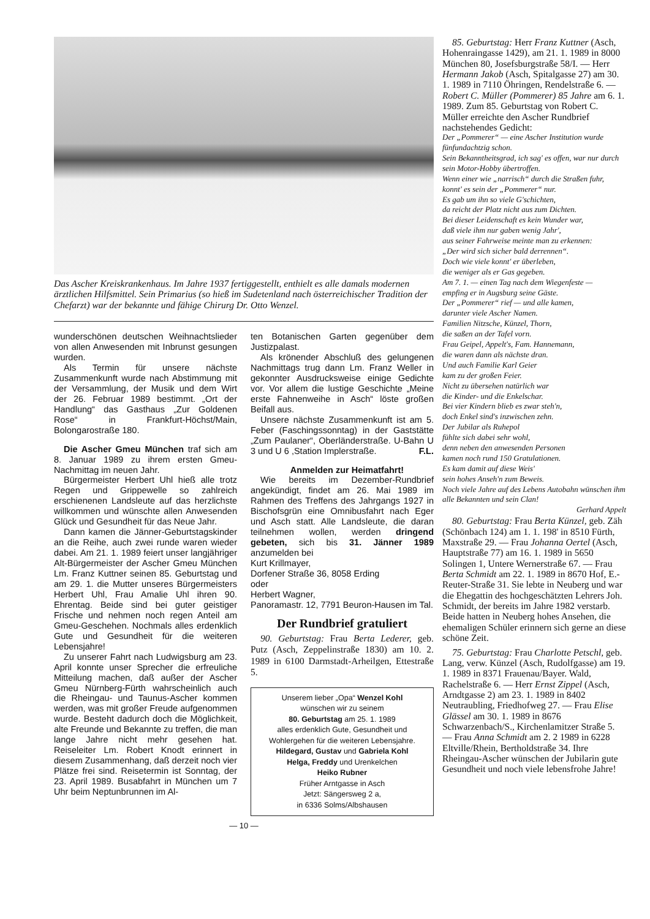Das Ascher Kreiskrankenhaus. Im Jahre 1937 fertiggestellt, enthielt es alle damals modernen ärztlichen Hilfsmittel. Sein Primarius (so hieß im Sudetenland nach österreichischer Tradition der Chefarzt) war der bekannte und fähige Chirurg Dr. Otto Wenzel.
wunderschönen deutschen Weihnachtslieder von allen Anwesenden mit Inbrunst gesungen wurden.
Als Termin für unsere nächste Zusammenkunft wurde nach Abstimmung mit der Versammlung, der Musik und dem Wirt der 26. Februar 1989 bestimmt. „Ort der Handlung“ das Gasthaus „Zur Goldenen Rose“ in Frankfurt-Höchst/Main, Bolongarostraße 180.
Die Ascher Gmeu München traf sich am 8. Januar 1989 zu ihrem ersten Gmeu-Nachmittag im neuen Jahr.
Bürgermeister Herbert Uhl hieß alle trotz Regen und Grippewelle so zahlreich erschienenen Landsleute auf das herzlichste willkommen und wünschte allen Anwesenden Glück und Gesundheit für das Neue Jahr.
Dann kamen die Jänner-Geburtstagskinder an die Reihe, auch zwei runde waren wieder dabei. Am 21. 1. 1989 feiert unser langjähriger Alt-Bürgermeister der Ascher Gmeu München Lm. Franz Kuttner seinen 85. Geburtstag und am 29. 1. die Mutter unseres Bürgermeisters Herbert Uhl, Frau Amalie Uhl ihren 90. Ehrentag. Beide sind bei guter geistiger Frische und nehmen noch regen Anteil am Gmeu-Geschehen. Nochmals alles erdenklich Gute und Gesundheit für die weiteren Lebensjahre!
Zu unserer Fahrt nach Ludwigsburg am 23. April konnte unser Sprecher die erfreuliche Mitteilung machen, daß außer der Ascher Gmeu Nürnberg-Fürth wahrscheinlich auch die Rheingau- und Taunus-Ascher kommen werden, was mit großer Freude aufgenommen wurde. Besteht dadurch doch die Möglichkeit, alte Freunde und Bekannte zu treffen, die man lange Jahre nicht mehr gesehen hat. Reiseleiter Lm. Robert Knodt erinnert in diesem Zusammenhang, daß derzeit noch vier Plätze frei sind. Reisetermin ist Sonntag, der 23. April 1989. Busabfahrt in München um 7 Uhr beim Neptunbrunnen im Al-
ten Botanischen Garten gegenüber dem Justizpalast.
Als krönender Abschluß des gelungenen Nachmittags trug dann Lm. Franz Weller in gekonnter Ausdrucksweise einige Gedichte vor. Vor allem die lustige Geschichte „Meine erste Fahnenweihe in Asch“ löste großen Beifall aus.
Unsere nächste Zusammenkunft ist am 5. Feber (Faschingssonntag) in der Gaststätte „Zum Paulaner“, Oberländerstraße. U-Bahn U 3 und U 6 ,Station Implerstraße. F.L.
Anmelden zur Heimatfahrt!
Wie bereits im Dezember-Rundbrief angekündigt, findet am 26. Mai 1989 im Rahmen des Treffens des Jahrgangs 1927 in Bischofsgrün eine Omnibusfahrt nach Eger und Asch statt. Alle Landsleute, die daran teilnehmen wollen, werden dringend gebeten, sich bis 31. Jänner 1989 anzumelden bei
Kurt Krillmayer,
Dorfener Straße 36, 8058 Erding
oder
Herbert Wagner,
Panoramastr. 12, 7791 Beuron-Hausen im Tal.
Der Rundbrief gratuliert
90. Geburtstag: Frau Berta Lederer, geb. Putz (Asch, Zeppelinstraße 1830) am 10. 2. 1989 in 6100 Darmstadt-Arheilgen, Ettestraße 5.
Unserem lieber „Opa“ Wenzel Kohl
wünschen wir zu seinem
80. Geburtstag am 25. 1. 1989
alles erdenklich Gute, Gesundheit und Wohlergehen für die weiteren Lebensjahre.
Hildegard, Gustav und Gabriela Kohl
Helga, Freddy und Urenkelchen
Heiko Rubner
Früher Arntgasse in Asch
Jetzt: Sängersweg 2 a,
in 6336 Solms/Albshausen
— 10 —
85. Geburtstag: Herr Franz Kuttner (Asch, Hohenraingasse 1429), am 21. 1. 1989 in 8000 München 80, Josefsburgstraße 58/I. — Herr Hermann Jakob (Asch, Spitalgasse 27) am 30. 1. 1989 in 7110 Öhringen, Rendelstraße 6. — Robert C. Müller (Pommerer) 85 Jahre am 6. 1. 1989. Zum 85. Geburtstag von Robert C. Müller erreichte den Ascher Rundbrief nachstehendes Gedicht:
Der „Pommerer“ — eine Ascher Institution wurde fünfundachtzig schon.
Sein Bekanntheitsgrad, ich sag' es offen, war nur durch sein Motor-Hobby übertroffen.
Wenn einer wie „narrisch“ durch die Straßen fuhr,
konnt' es sein der „Pommerer“ nur.
Es gab um ihn so viele G'schichten,
da reicht der Platz nicht aus zum Dichten.
Bei dieser Leidenschaft es kein Wunder war,
daß viele ihm nur gaben wenig Jahr',
aus seiner Fahrweise meinte man zu erkennen:
„Der wird sich sicher bald derrennen“.
Doch wie viele konnt' er überleben,
die weniger als er Gas gegeben.
Am 7. 1. — einen Tag nach dem Wiegenfeste —
empfing er in Augsburg seine Gäste.
Der „Pommerer“ rief — und alle kamen,
darunter viele Ascher Namen.
Familien Nitzsche, Künzel, Thorn,
die saßen an der Tafel vorn.
Frau Geipel, Appelt's, Fam. Hannemann,
die waren dann als nächste dran.
Und auch Familie Karl Geier
kam zu der großen Feier.
Nicht zu übersehen natürlich war
die Kinder- und die Enkelschar.
Bei vier Kindern blieb es zwar steh'n,
doch Enkel sind's inzwischen zehn.
Der Jubilar als Ruhepol
fühlte sich dabei sehr wohl,
denn neben den anwesenden Personen
kamen noch rund 150 Gratulationen.
Es kam damit auf diese Weis'
sein hohes Anseh'n zum Beweis.
Noch viele Jahre auf des Lebens Autobahn wünschen ihm alle Bekannten und sein Clan!
Gerhard Appelt
80. Geburtstag: Frau Berta Künzel, geb. Zäh (Schönbach 124) am 1. 1. 198' in 8510 Fürth, Maxstraße 29. — Frau Johanna Oertel (Asch, Hauptstraße 77) am 16. 1. 1989 in 5650 Solingen 1, Untere Wernerstraße 67. — Frau Berta Schmidt am 22. 1. 1989 in 8670 Hof, E.-Reuter-Straße 31. Sie lebte in Neuberg und war die Ehegattin des hochgeschätzten Lehrers Joh. Schmidt, der bereits im Jahre 1982 verstarb. Beide hatten in Neuberg hohes Ansehen, die ehemaligen Schüler erinnern sich gerne an diese schöne Zeit.
75. Geburtstag: Frau Charlotte Petschl, geb. Lang, verw. Künzel (Asch, Rudolfgasse) am 19. 1. 1989 in 8371 Frauenau/Bayer. Wald, Rachelstraße 6. — Herr Ernst Zippel (Asch, Arndtgasse 2) am 23. 1. 1989 in 8402 Neutraubling, Friedhofweg 27. — Frau Elise Glässel am 30. 1. 1989 in 8676 Schwarzenbach/S., Kirchenlamitzer Straße 5. — Frau Anna Schmidt am 2. 2 1989 in 6228 Eltville/Rhein, Bertholdstraße 34. Ihre Rheingau-Ascher wünschen der Jubilarin gute Gesundheit und noch viele lebensfrohe Jahre!